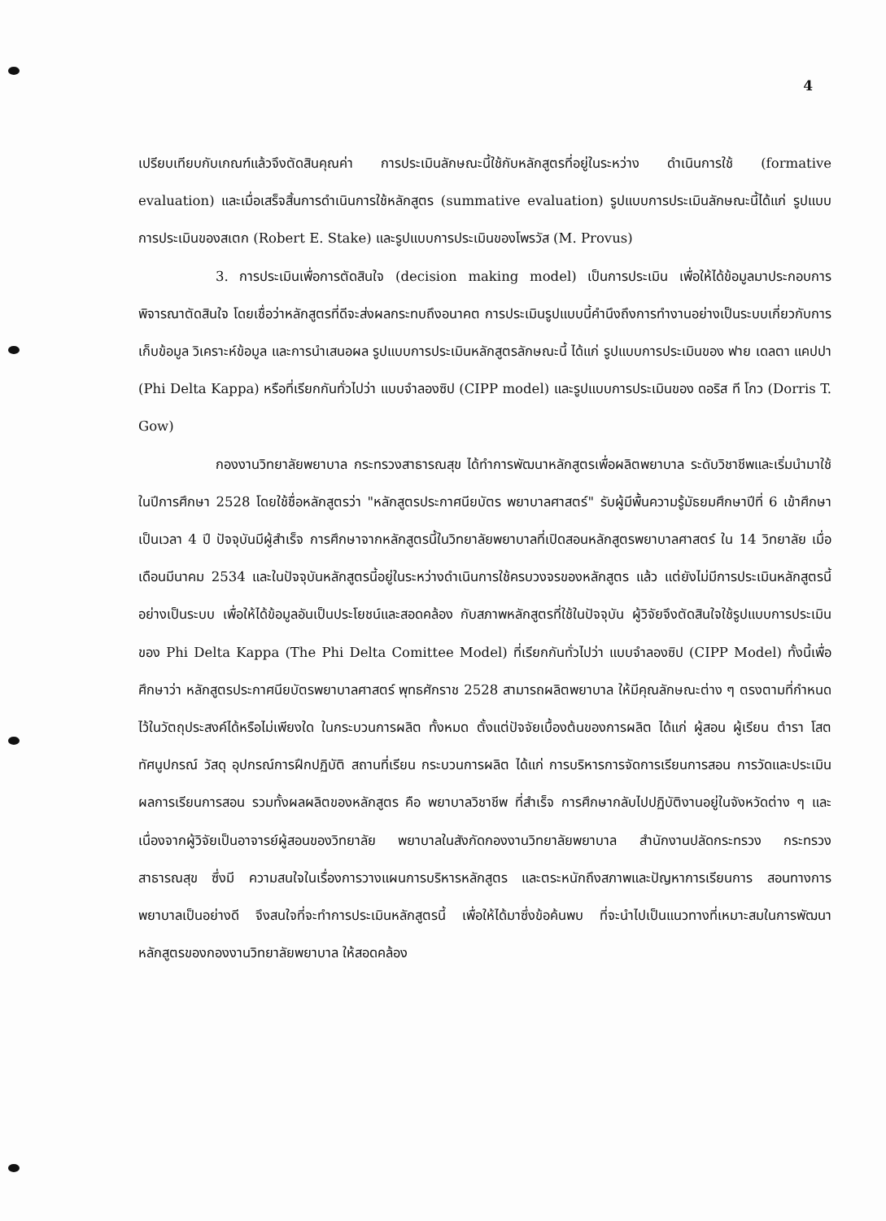4
เปรียบเทียบกับเกณฑ์แล้วจึงตัดสินคุณค่า การประเมินลักษณะนี้ใช้กับหลักสูตรที่อยู่ในระหว่าง ดำเนินการใช้ (formative evaluation) และเมื่อเสร็จสิ้นการดำเนินการใช้หลักสูตร (summative evaluation) รูปแบบการประเมินลักษณะนี้ได้แก่ รูปแบบการประเมินของสเตก (Robert E. Stake) และรูปแบบการประเมินของโพรวัส (M. Provus)
3. การประเมินเพื่อการตัดสินใจ (decision making model) เป็นการประเมิน เพื่อให้ได้ข้อมูลมาประกอบการพิจารณาตัดสินใจ โดยเชื่อว่าหลักสูตรที่ดีจะส่งผลกระทบถึงอนาคต การประเมินรูปแบบนี้คำนึงถึงการทำงานอย่างเป็นระบบเกี่ยวกับการเก็บข้อมูล วิเคราะห์ข้อมูล และการนำเสนอผล รูปแบบการประเมินหลักสูตรลักษณะนี้ ได้แก่ รูปแบบการประเมินของ ฟาย เดลตา แคปปา (Phi Delta Kappa) หรือที่เรียกกันทั่วไปว่า แบบจำลองซิป (CIPP model) และรูปแบบการประเมินของ ดอริส ที โกว (Dorris T. Gow)
กองงานวิทยาลัยพยาบาล กระทรวงสาธารณสุข ได้ทำการพัฒนาหลักสูตรเพื่อผลิตพยาบาล ระดับวิชาชีพและเริ่มนำมาใช้ในปีการศึกษา 2528 โดยใช้ชื่อหลักสูตรว่า "หลักสูตรประกาศนียบัตร พยาบาลศาสตร์" รับผู้มีพื้นความรู้มัธยมศึกษาปีที่ 6 เข้าศึกษาเป็นเวลา 4 ปี ปัจจุบันมีผู้สำเร็จ การศึกษาจากหลักสูตรนี้ในวิทยาลัยพยาบาลที่เปิดสอนหลักสูตรพยาบาลศาสตร์ ใน 14 วิทยาลัย เมื่อเดือนมีนาคม 2534 และในปัจจุบันหลักสูตรนี้อยู่ในระหว่างดำเนินการใช้ครบวงจรของหลักสูตร แล้ว แต่ยังไม่มีการประเมินหลักสูตรนี้อย่างเป็นระบบ เพื่อให้ได้ข้อมูลอันเป็นประโยชน์และสอดคล้อง กับสภาพหลักสูตรที่ใช้ในปัจจุบัน ผู้วิจัยจึงตัดสินใจใช้รูปแบบการประเมินของ Phi Delta Kappa (The Phi Delta Comittee Model) ที่เรียกกันทั่วไปว่า แบบจำลองซิป (CIPP Model) ทั้งนี้เพื่อศึกษาว่า หลักสูตรประกาศนียบัตรพยาบาลศาสตร์ พุทธศักราช 2528 สามารถผลิตพยาบาล ให้มีคุณลักษณะต่าง ๆ ตรงตามที่กำหนดไว้ในวัตถุประสงค์ได้หรือไม่เพียงใด ในกระบวนการผลิต ทั้งหมด ตั้งแต่ปัจจัยเบื้องต้นของการผลิต ได้แก่ ผู้สอน ผู้เรียน ตำรา โสตทัศนูปกรณ์ วัสดุ อุปกรณ์การฝึกปฏิบัติ สถานที่เรียน กระบวนการผลิต ได้แก่ การบริหารการจัดการเรียนการสอน การวัดและประเมินผลการเรียนการสอน รวมทั้งผลผลิตของหลักสูตร คือ พยาบาลวิชาชีพ ที่สำเร็จ การศึกษากลับไปปฏิบัติงานอยู่ในจังหวัดต่าง ๆ และเนื่องจากผู้วิจัยเป็นอาจารย์ผู้สอนของวิทยาลัย พยาบาลในสังกัดกองงานวิทยาลัยพยาบาล สำนักงานปลัดกระทรวง กระทรวงสาธารณสุข ซึ่งมี ความสนใจในเรื่องการวางแผนการบริหารหลักสูตร และตระหนักถึงสภาพและปัญหาการเรียนการ สอนทางการพยาบาลเป็นอย่างดี จึงสนใจที่จะทำการประเมินหลักสูตรนี้ เพื่อให้ได้มาซึ่งข้อค้นพบ ที่จะนำไปเป็นแนวทางที่เหมาะสมในการพัฒนาหลักสูตรของกองงานวิทยาลัยพยาบาล ให้สอดคล้อง